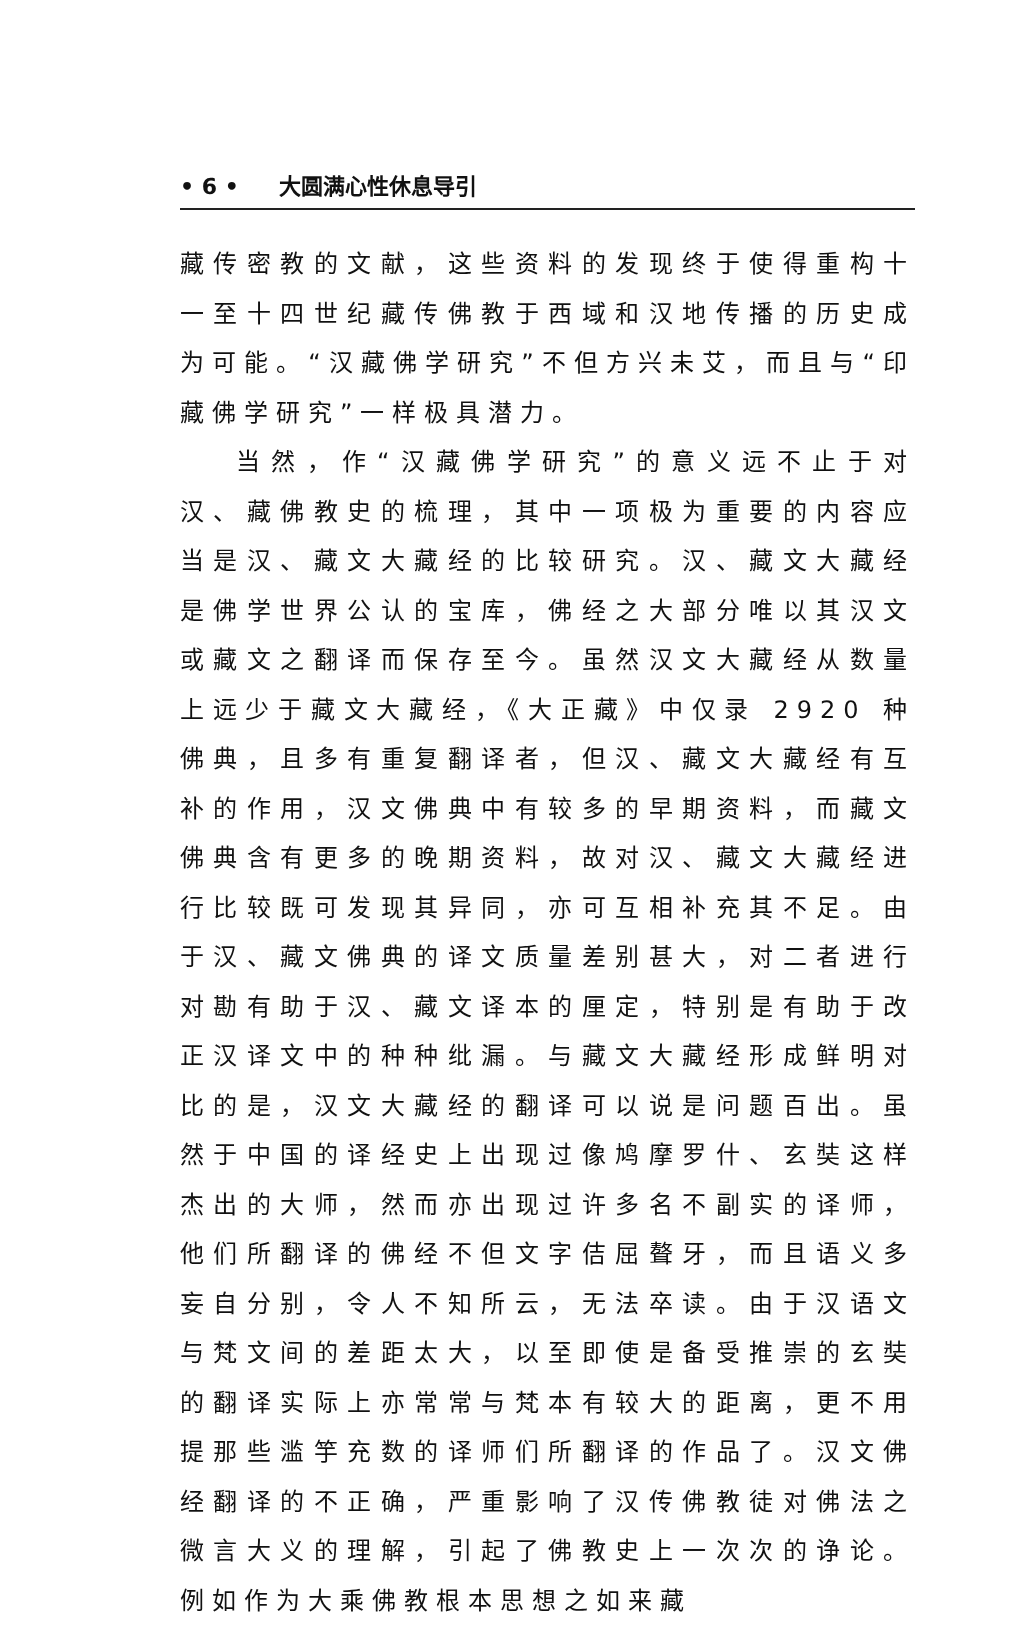• 6 • 大圆满心性休息导引
藏传密教的文献，这些资料的发现终于使得重构十一至十四世纪藏传佛教于西域和汉地传播的历史成为可能。“汉藏佛学研究”不但方兴未艾，而且与“印藏佛学研究”一样极具潜力。
当然，作“汉藏佛学研究”的意义远不止于对汉、藏佛教史的梳理，其中一项极为重要的内容应当是汉、藏文大藏经的比较研究。汉、藏文大藏经是佛学世界公认的宝库，佛经之大部分唯以其汉文或藏文之翻译而保存至今。虽然汉文大藏经从数量上远少于藏文大藏经，《大正藏》中仅录 2920 种佛典，且多有重复翻译者，但汉、藏文大藏经有互补的作用，汉文佛典中有较多的早期资料，而藏文佛典含有更多的晚期资料，故对汉、藏文大藏经进行比较既可发现其异同，亦可互相补充其不足。由于汉、藏文佛典的译文质量差别甚大，对二者进行对勘有助于汉、藏文译本的厘定，特别是有助于改正汉译文中的种种纰漏。与藏文大藏经形成鲜明对比的是，汉文大藏经的翻译可以说是问题百出。虽然于中国的译经史上出现过像鸠摩罗什、玄奘这样杰出的大师，然而亦出现过许多名不副实的译师，他们所翻译的佛经不但文字佶屈聱牙，而且语义多妄自分别，令人不知所云，无法卒读。由于汉语文与梵文间的差距太大，以至即使是备受推崇的玄奘的翻译实际上亦常常与梵本有较大的距离，更不用提那些滥竽充数的译师们所翻译的作品了。汉文佛经翻译的不正确，严重影响了汉传佛教徒对佛法之微言大义的理解，引起了佛教史上一次次的诤论。例如作为大乘佛教根本思想之如来藏